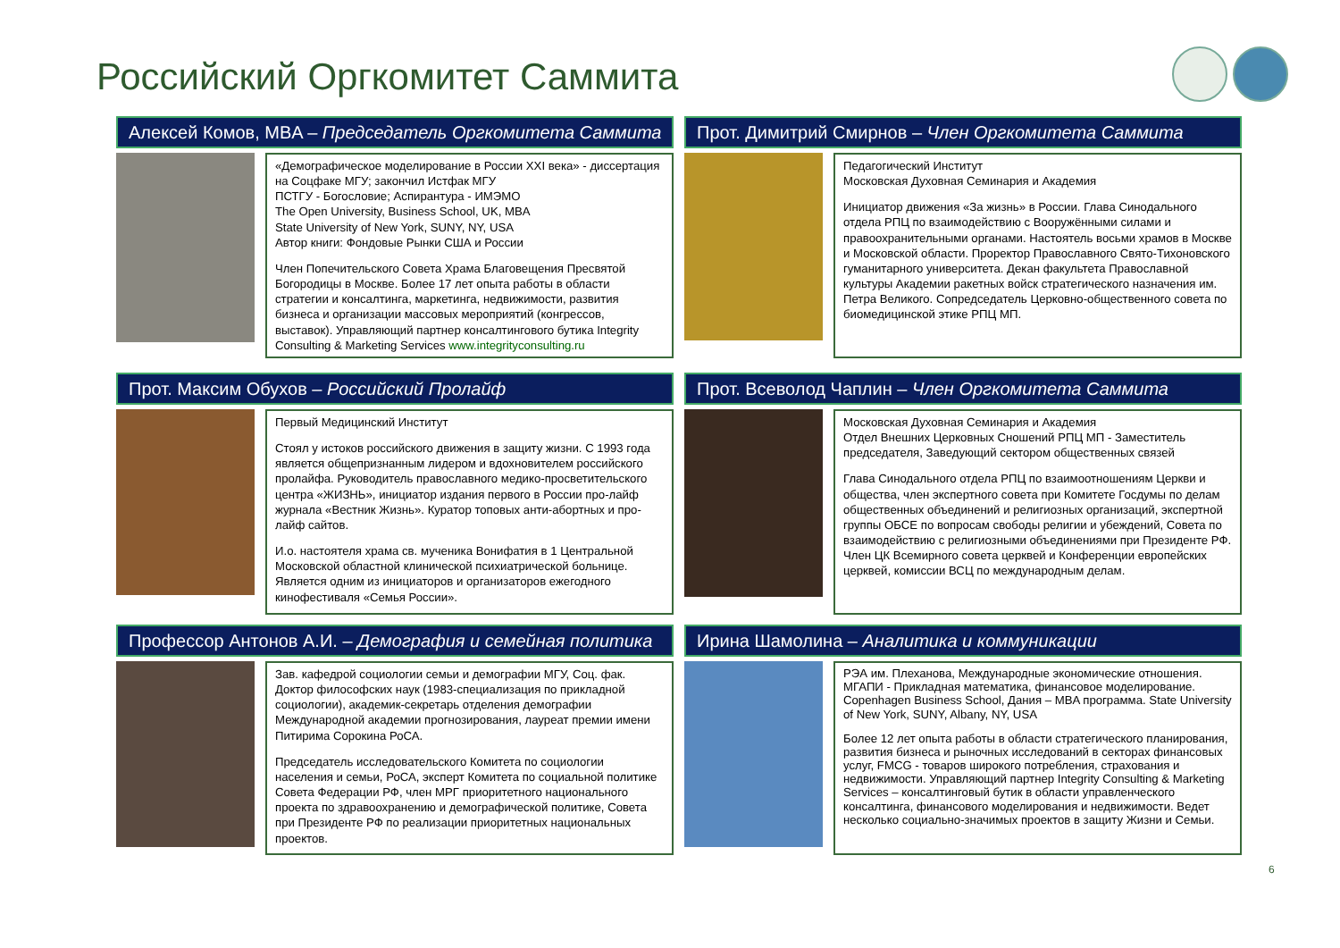Российский Оргкомитет Саммита
Алексей Комов, MBA – Председатель Оргкомитета Саммита
«Демографическое моделирование в России XXI века» - диссертация на Соцфаке МГУ; закончил Истфак МГУ
ПСТГУ - Богословие; Аспирантура - ИМЭМО
The Open University, Business School, UK, MBA
State University of New York, SUNY, NY, USA
Автор книги: Фондовые Рынки США и России
Член Попечительского Совета Храма Благовещения Пресвятой Богородицы в Москве. Более 17 лет опыта работы в области стратегии и консалтинга, маркетинга, недвижимости, развития бизнеса и организации массовых мероприятий (конгрессов, выставок). Управляющий партнер консалтингового бутика Integrity Consulting & Marketing Services www.integrityconsulting.ru
Прот. Димитрий Смирнов – Член Оргкомитета Саммита
Педагогический Институт
Московская Духовная Семинария и Академия
Инициатор движения «За жизнь» в России. Глава Синодального отдела РПЦ по взаимодействию с Вооружёнными силами и правоохранительными органами. Настоятель восьми храмов в Москве и Московской области. Проректор Православного Свято-Тихоновского гуманитарного университета. Декан факультета Православной культуры Академии ракетных войск стратегического назначения им. Петра Великого. Сопредседатель Церковно-общественного совета по биомедицинской этике РПЦ МП.
Прот. Максим Обухов – Российский Пролайф
Первый Медицинский Институт
Стоял у истоков российского движения в защиту жизни. С 1993 года является общепризнанным лидером и вдохновителем российского пролайфа. Руководитель православного медико-просветительского центра «ЖИЗНЬ», инициатор издания первого в России про-лайф журнала «Вестник Жизнь». Куратор топовых анти-абортных и про-лайф сайтов.
И.о. настоятеля храма св. мученика Вонифатия в 1 Центральной Московской областной клинической психиатрической больнице.
Является одним из инициаторов и организаторов ежегодного кинофестиваля «Семья России».
Прот. Всеволод Чаплин – Член Оргкомитета Саммита
Московская Духовная Семинария и Академия
Отдел Внешних Церковных Сношений РПЦ МП - Заместитель председателя, Заведующий сектором общественных связей
Глава Синодального отдела РПЦ по взаимоотношениям Церкви и общества, член экспертного совета при Комитете Госдумы по делам общественных объединений и религиозных организаций, экспертной группы ОБСЕ по вопросам свободы религии и убеждений, Совета по взаимодействию с религиозными объединениями при Президенте РФ. Член ЦК Всемирного совета церквей и Конференции европейских церквей, комиссии ВСЦ по международным делам.
Профессор Антонов А.И. – Демография и семейная политика
Зав. кафедрой социологии семьи и демографии МГУ, Соц. фак. Доктор философских наук (1983-специализация по прикладной социологии), академик-секретарь отделения демографии Международной академии прогнозирования, лауреат премии имени Питирима Сорокина РоСА.
Председатель исследовательского Комитета по социологии населения и семьи, РоСА, эксперт Комитета по социальной политике Совета Федерации РФ, член МРГ приоритетного национального проекта по здравоохранению и демографической политике, Совета при Президенте РФ по реализации приоритетных национальных проектов.
Ирина Шамолина – Аналитика и коммуникации
РЭА им. Плеханова, Международные экономические отношения. МГАПИ - Прикладная математика, финансовое моделирование. Copenhagen Business School, Дания – MBA программа. State University of New York, SUNY, Albany, NY, USA
Более 12 лет опыта работы в области стратегического планирования, развития бизнеса и рыночных исследований в секторах финансовых услуг, FMCG - товаров широкого потребления, страхования и недвижимости. Управляющий партнер Integrity Consulting & Marketing Services – консалтинговый бутик в области управленческого консалтинга, финансового моделирования и недвижимости. Ведет несколько социально-значимых проектов в защиту Жизни и Семьи.
6